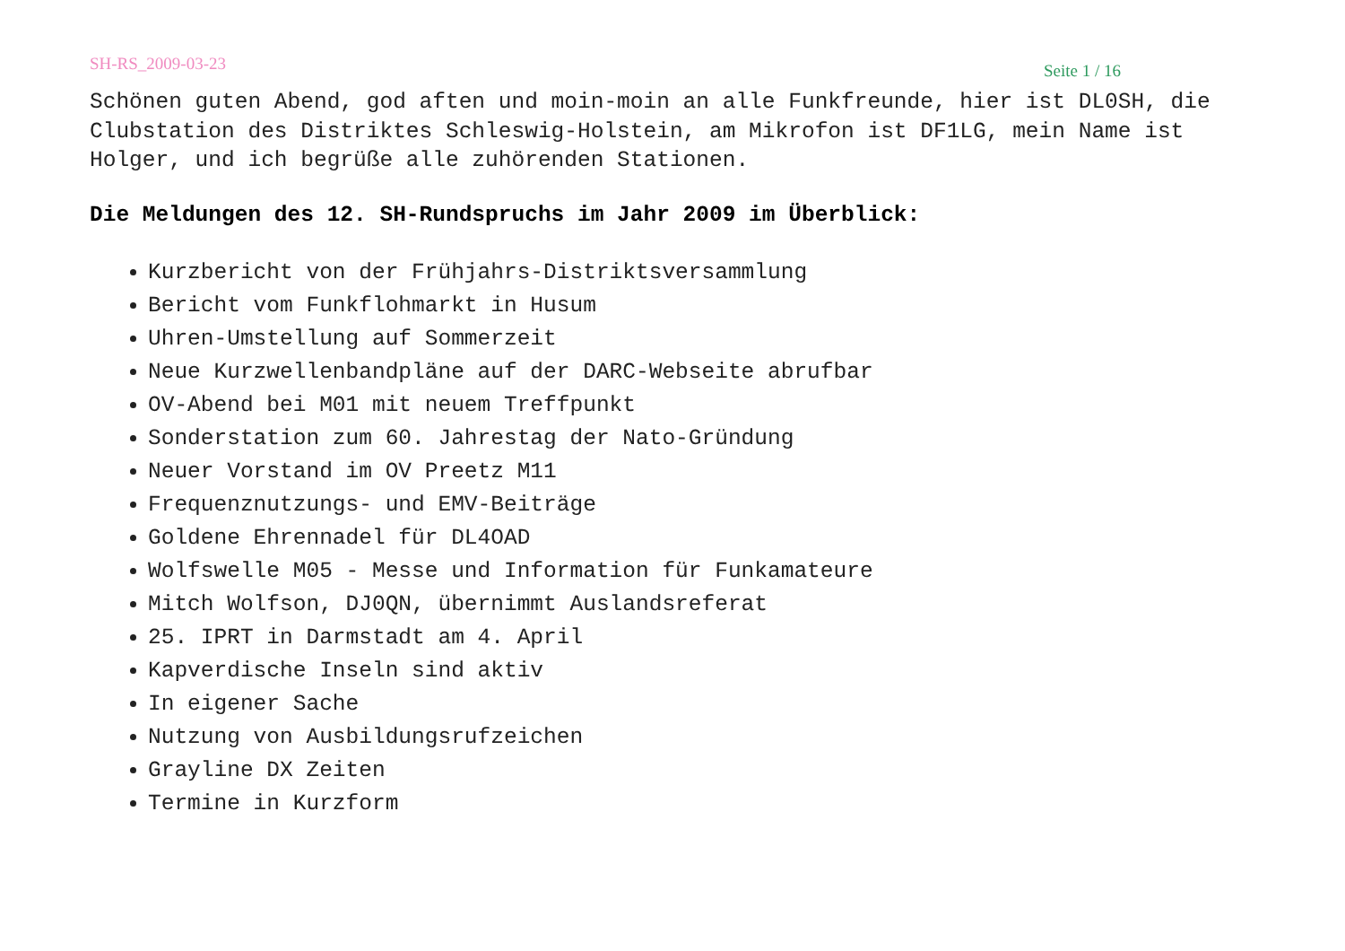SH-RS_2009-03-23 Seite 1 / 16
Schönen guten Abend, god aften und moin-moin an alle Funkfreunde, hier ist DL0SH, die Clubstation des Distriktes Schleswig-Holstein, am Mikrofon ist DF1LG, mein Name ist Holger, und ich begrüße alle zuhörenden Stationen.
Die Meldungen des 12. SH-Rundspruchs im Jahr 2009 im Überblick:
Kurzbericht von der Frühjahrs-Distriktsversammlung
Bericht vom Funkflohmarkt in Husum
Uhren-Umstellung auf Sommerzeit
Neue Kurzwellenbandpläne auf der DARC-Webseite abrufbar
OV-Abend bei M01 mit neuem Treffpunkt
Sonderstation zum 60. Jahrestag der Nato-Gründung
Neuer Vorstand im OV Preetz M11
Frequenznutzungs- und EMV-Beiträge
Goldene Ehrennadel für DL4OAD
Wolfswelle M05 - Messe und Information für Funkamateure
Mitch Wolfson, DJ0QN, übernimmt Auslandsreferat
25. IPRT in Darmstadt am 4. April
Kapverdische Inseln sind aktiv
In eigener Sache
Nutzung von Ausbildungsrufzeichen
Grayline DX Zeiten
Termine in Kurzform